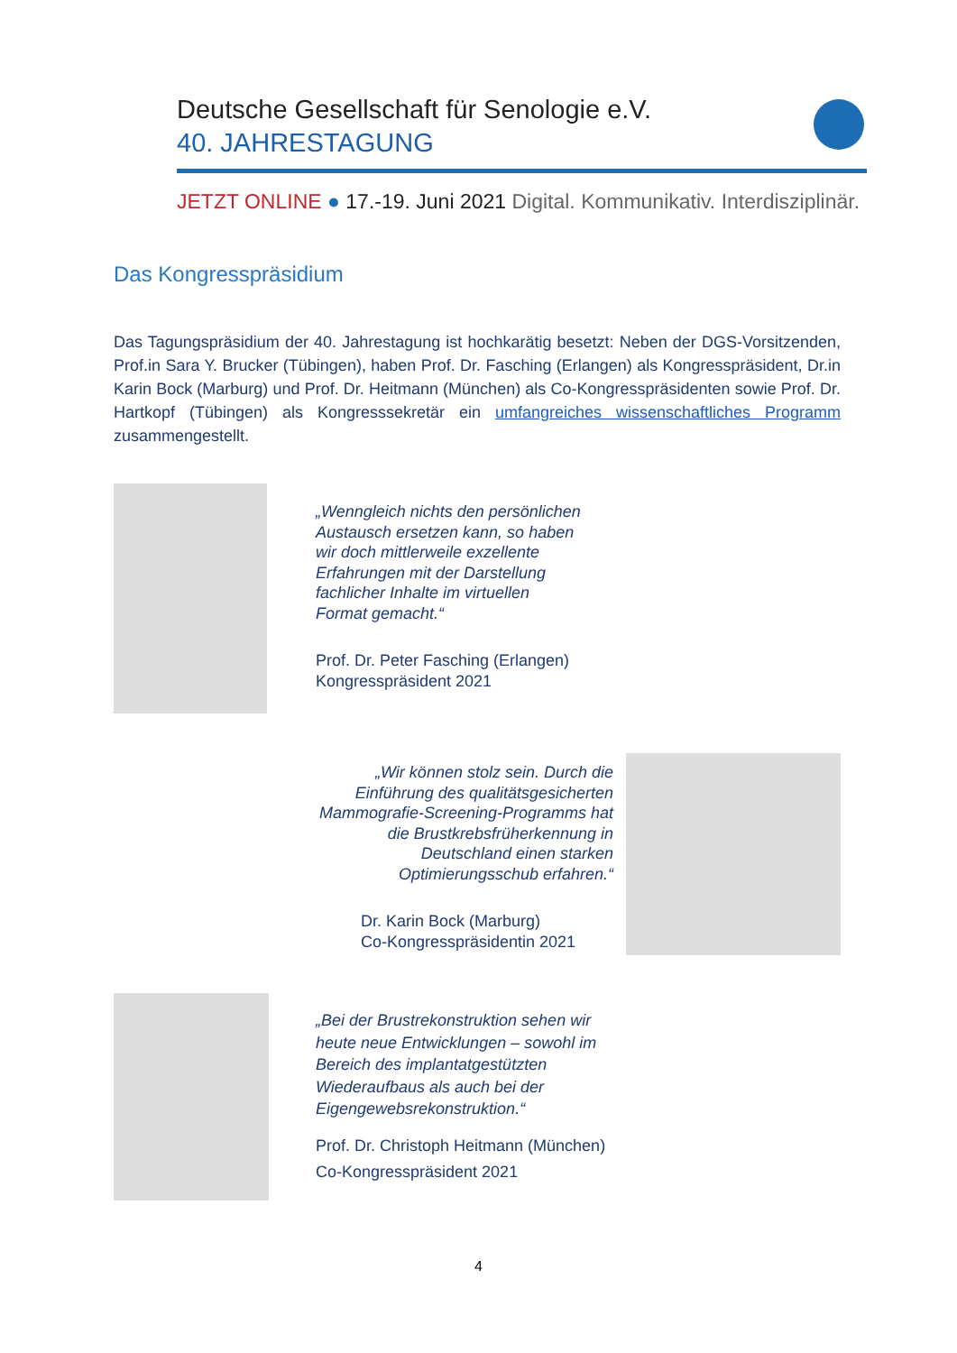Deutsche Gesellschaft für Senologie e.V.
40. JAHRESTAGUNG
JETZT ONLINE ● 17.-19. Juni 2021 Digital. Kommunikativ. Interdisziplinär.
Das Kongresspräsidium
Das Tagungspräsidium der 40. Jahrestagung ist hochkarätig besetzt: Neben der DGS-Vorsitzenden, Prof.in Sara Y. Brucker (Tübingen), haben Prof. Dr. Fasching (Erlangen) als Kongresspräsident, Dr.in Karin Bock (Marburg) und Prof. Dr. Heitmann (München) als Co-Kongresspräsidenten sowie Prof. Dr. Hartkopf (Tübingen) als Kongresssekretär ein umfangreiches wissenschaftliches Programm zusammengestellt.
„Wenngleich nichts den persönlichen
Austausch ersetzen kann, so haben
wir doch mittlerweile exzellente
Erfahrungen mit der Darstellung
fachlicher Inhalte im virtuellen
Format gemacht.“
Prof. Dr. Peter Fasching (Erlangen)
Kongresspräsident 2021
„Wir können stolz sein. Durch die
Einführung des qualitätsgesicherten
Mammografie-Screening-Programms hat
die Brustkrebsfrüherkennung in
Deutschland einen starken
Optimierungsschub erfahren.“
Dr. Karin Bock (Marburg)
Co-Kongresspräsidentin 2021
„Bei der Brustrekonstruktion sehen wir
heute neue Entwicklungen – sowohl im
Bereich des implantatgestützten
Wiederaufbaus als auch bei der
Eigengewebsrekonstruktion.“
Prof. Dr. Christoph Heitmann (München)
Co-Kongresspräsident 2021
4